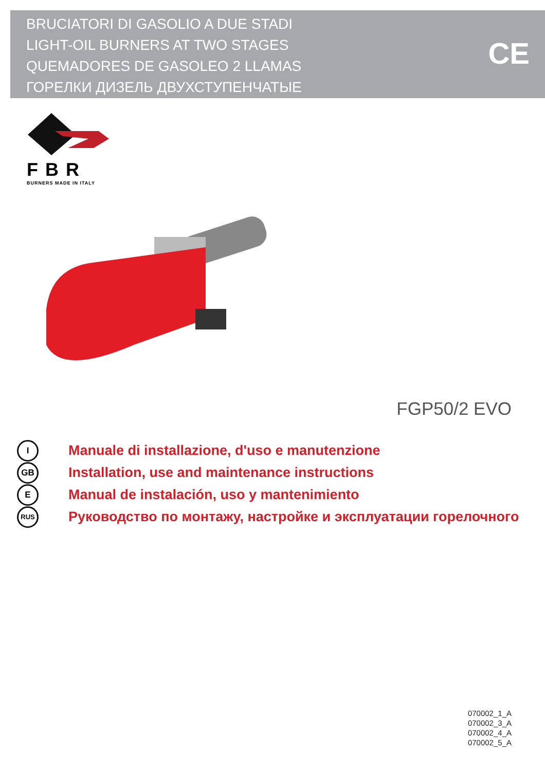BRUCIATORI DI GASOLIO A DUE STADI
LIGHT-OIL BURNERS AT TWO STAGES
QUEMADORES DE GASOLEO 2 LLAMAS
ГОРЕЛКИ ДИЗЕЛЬ ДВУХСТУПЕНЧАТЫЕ
CE
FBR
BURNERS MADE IN ITALY
FGP50/2 EVO
I Manuale di installazione, d'uso e manutenzione
GB Installation, use and maintenance instructions
E Manual de instalación, uso y mantenimiento
RUS Руководство по монтажу, настройке и эксплуатации горелочного
070002_1_A
070002_3_A
070002_4_A
070002_5_A